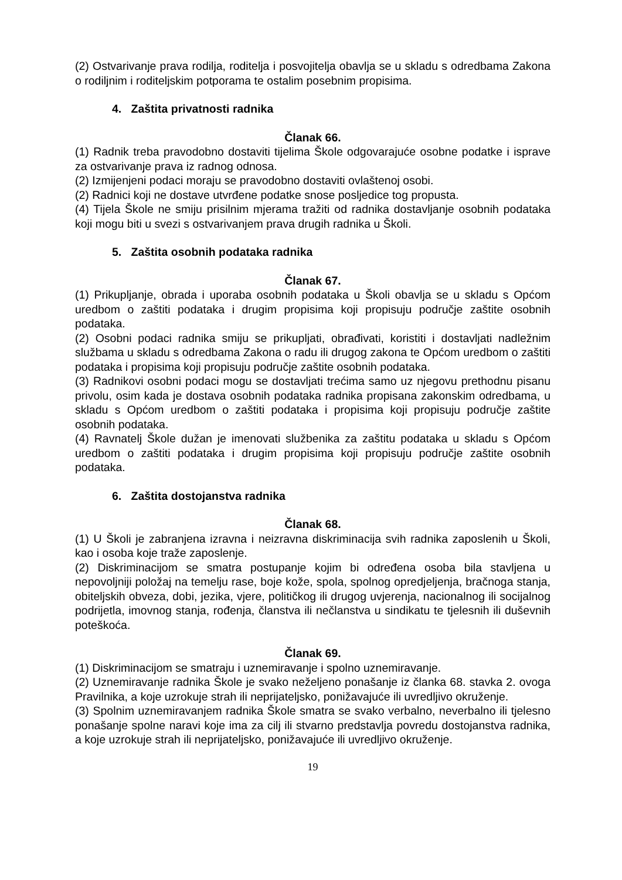(2) Ostvarivanje prava rodilja, roditelja i posvojitelja obavlja se u skladu s odredbama Zakona o rodiljnim i roditeljskim potporama te ostalim posebnim propisima.
4. Zaštita privatnosti radnika
Članak 66.
(1) Radnik treba pravodobno dostaviti tijelima Škole odgovarajuće osobne podatke i isprave za ostvarivanje prava iz radnog odnosa.
(2) Izmijenjeni podaci moraju se pravodobno dostaviti ovlaštenoj osobi.
(2) Radnici koji ne dostave utvrđene podatke snose posljedice tog propusta.
(4) Tijela Škole ne smiju prisilnim mjerama tražiti od radnika dostavljanje osobnih podataka koji mogu biti u svezi s ostvarivanjem prava drugih radnika u Školi.
5. Zaštita osobnih podataka radnika
Članak 67.
(1) Prikupljanje, obrada i uporaba osobnih podataka u Školi obavlja se u skladu s Općom uredbom o zaštiti podataka i drugim propisima koji propisuju područje zaštite osobnih podataka.
(2) Osobni podaci radnika smiju se prikupljati, obrađivati, koristiti i dostavljati nadležnim službama u skladu s odredbama Zakona o radu ili drugog zakona te Općom uredbom o zaštiti podataka i propisima koji propisuju područje zaštite osobnih podataka.
(3) Radnikovi osobni podaci mogu se dostavljati trećima samo uz njegovu prethodnu pisanu privolu, osim kada je dostava osobnih podataka radnika propisana zakonskim odredbama, u skladu s Općom uredbom o zaštiti podataka i propisima koji propisuju područje zaštite osobnih podataka.
(4) Ravnatelj Škole dužan je imenovati službenika za zaštitu podataka u skladu s Općom uredbom o zaštiti podataka i drugim propisima koji propisuju područje zaštite osobnih podataka.
6. Zaštita dostojanstva radnika
Članak 68.
(1) U Školi je zabranjena izravna i neizravna diskriminacija svih radnika zaposlenih u Školi, kao i osoba koje traže zaposlenje.
(2) Diskriminacijom se smatra postupanje kojim bi određena osoba bila stavljena u nepovoljniji položaj na temelju rase, boje kože, spola, spolnog opredjeljenja, bračnoga stanja, obiteljskih obveza, dobi, jezika, vjere, političkog ili drugog uvjerenja, nacionalnog ili socijalnog podrijetla, imovnog stanja, rođenja, članstva ili nečlanstva u sindikatu te tjelesnih ili duševnih poteškoća.
Članak 69.
(1) Diskriminacijom se smatraju i uznemiravanje i spolno uznemiravanje.
(2) Uznemiravanje radnika Škole je svako neželjeno ponašanje iz članka 68. stavka 2. ovoga Pravilnika, a koje uzrokuje strah ili neprijateljsko, ponižavajuće ili uvredljivo okruženje.
(3) Spolnim uznemiravanjem radnika Škole smatra se svako verbalno, neverbalno ili tjelesno ponašanje spolne naravi koje ima za cilj ili stvarno predstavlja povredu dostojanstva radnika, a koje uzrokuje strah ili neprijateljsko, ponižavajuće ili uvredljivo okruženje.
19